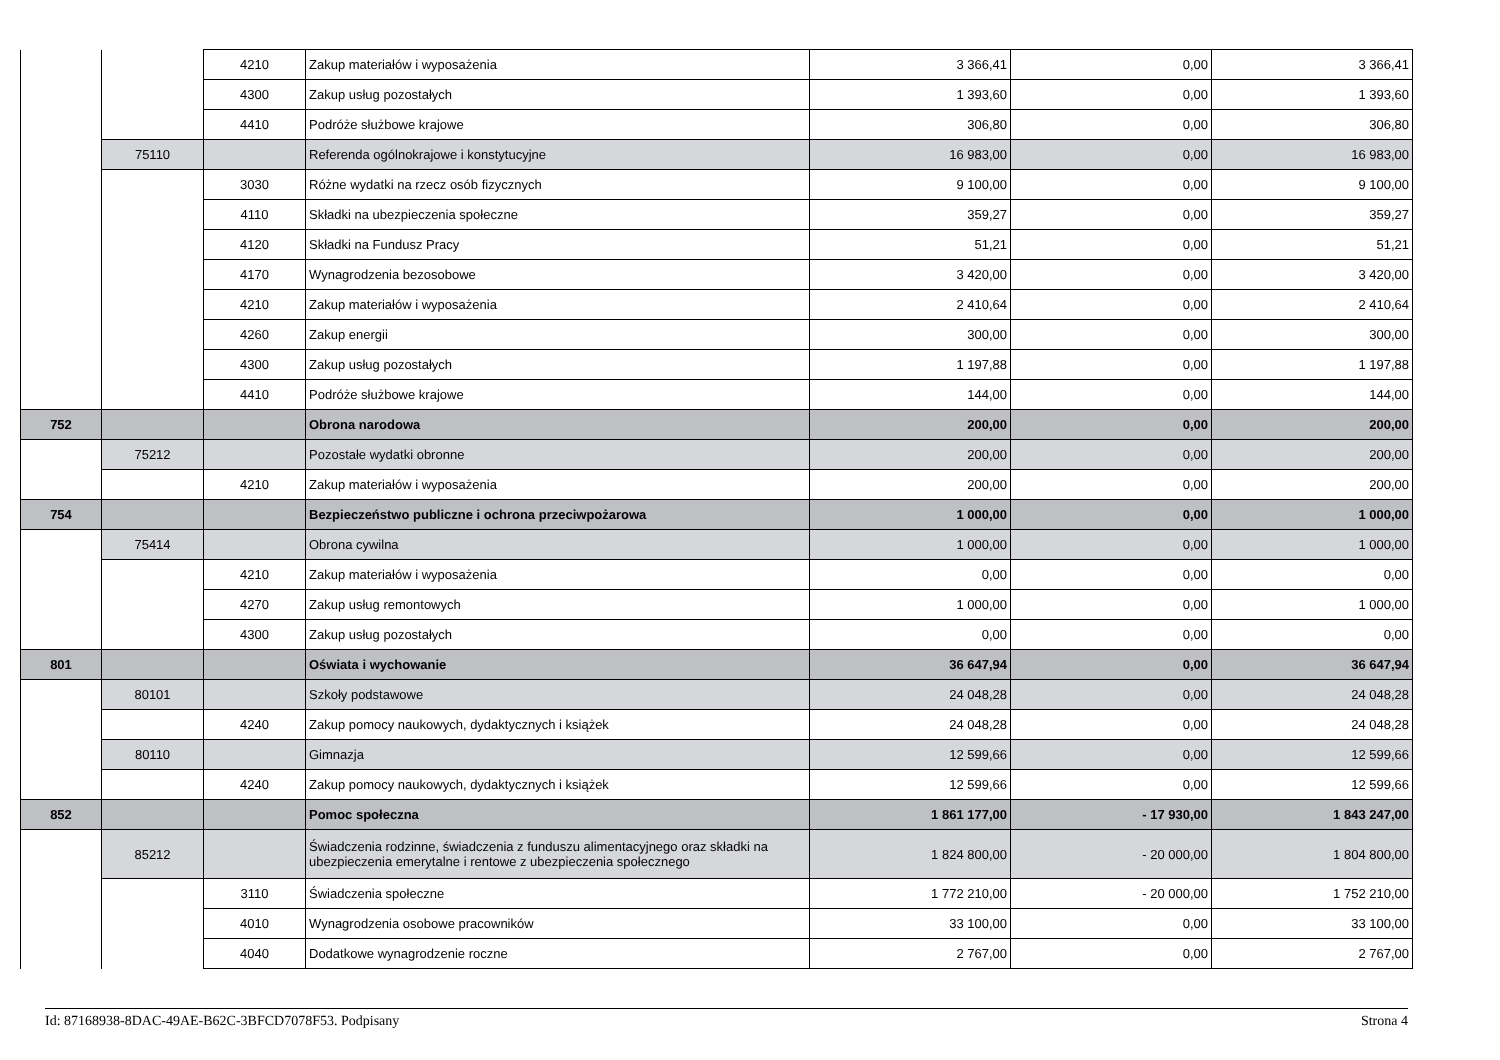| | | 4210 | Zakup materiałów i wyposażenia | 3 366,41 | 0,00 | 3 366,41 |
| | | 4300 | Zakup usług pozostałych | 1 393,60 | 0,00 | 1 393,60 |
| | | 4410 | Podróże służbowe krajowe | 306,80 | 0,00 | 306,80 |
| | 75110 | | Referenda ogólnokrajowe i konstytucyjne | 16 983,00 | 0,00 | 16 983,00 |
| | | 3030 | Różne wydatki na rzecz osób fizycznych | 9 100,00 | 0,00 | 9 100,00 |
| | | 4110 | Składki na ubezpieczenia społeczne | 359,27 | 0,00 | 359,27 |
| | | 4120 | Składki na Fundusz Pracy | 51,21 | 0,00 | 51,21 |
| | | 4170 | Wynagrodzenia bezosobowe | 3 420,00 | 0,00 | 3 420,00 |
| | | 4210 | Zakup materiałów i wyposażenia | 2 410,64 | 0,00 | 2 410,64 |
| | | 4260 | Zakup energii | 300,00 | 0,00 | 300,00 |
| | | 4300 | Zakup usług pozostałych | 1 197,88 | 0,00 | 1 197,88 |
| | | 4410 | Podróże służbowe krajowe | 144,00 | 0,00 | 144,00 |
| 752 | | | Obrona narodowa | 200,00 | 0,00 | 200,00 |
| | 75212 | | Pozostałe wydatki obronne | 200,00 | 0,00 | 200,00 |
| | | 4210 | Zakup materiałów i wyposażenia | 200,00 | 0,00 | 200,00 |
| 754 | | | Bezpieczeństwo publiczne i ochrona przeciwpożarowa | 1 000,00 | 0,00 | 1 000,00 |
| | 75414 | | Obrona cywilna | 1 000,00 | 0,00 | 1 000,00 |
| | | 4210 | Zakup materiałów i wyposażenia | 0,00 | 0,00 | 0,00 |
| | | 4270 | Zakup usług remontowych | 1 000,00 | 0,00 | 1 000,00 |
| | | 4300 | Zakup usług pozostałych | 0,00 | 0,00 | 0,00 |
| 801 | | | Oświata i wychowanie | 36 647,94 | 0,00 | 36 647,94 |
| | 80101 | | Szkoły podstawowe | 24 048,28 | 0,00 | 24 048,28 |
| | | 4240 | Zakup pomocy naukowych, dydaktycznych i książek | 24 048,28 | 0,00 | 24 048,28 |
| | 80110 | | Gimnazja | 12 599,66 | 0,00 | 12 599,66 |
| | | 4240 | Zakup pomocy naukowych, dydaktycznych i książek | 12 599,66 | 0,00 | 12 599,66 |
| 852 | | | Pomoc społeczna | 1 861 177,00 | - 17 930,00 | 1 843 247,00 |
| | 85212 | | Świadczenia rodzinne, świadczenia z funduszu alimentacyjnego oraz składki na ubezpieczenia emerytalne i rentowe z ubezpieczenia społecznego | 1 824 800,00 | - 20 000,00 | 1 804 800,00 |
| | | 3110 | Świadczenia społeczne | 1 772 210,00 | - 20 000,00 | 1 752 210,00 |
| | | 4010 | Wynagrodzenia osobowe pracowników | 33 100,00 | 0,00 | 33 100,00 |
| | | 4040 | Dodatkowe wynagrodzenie roczne | 2 767,00 | 0,00 | 2 767,00 |
Id: 87168938-8DAC-49AE-B62C-3BFCD7078F53. Podpisany Strona 4